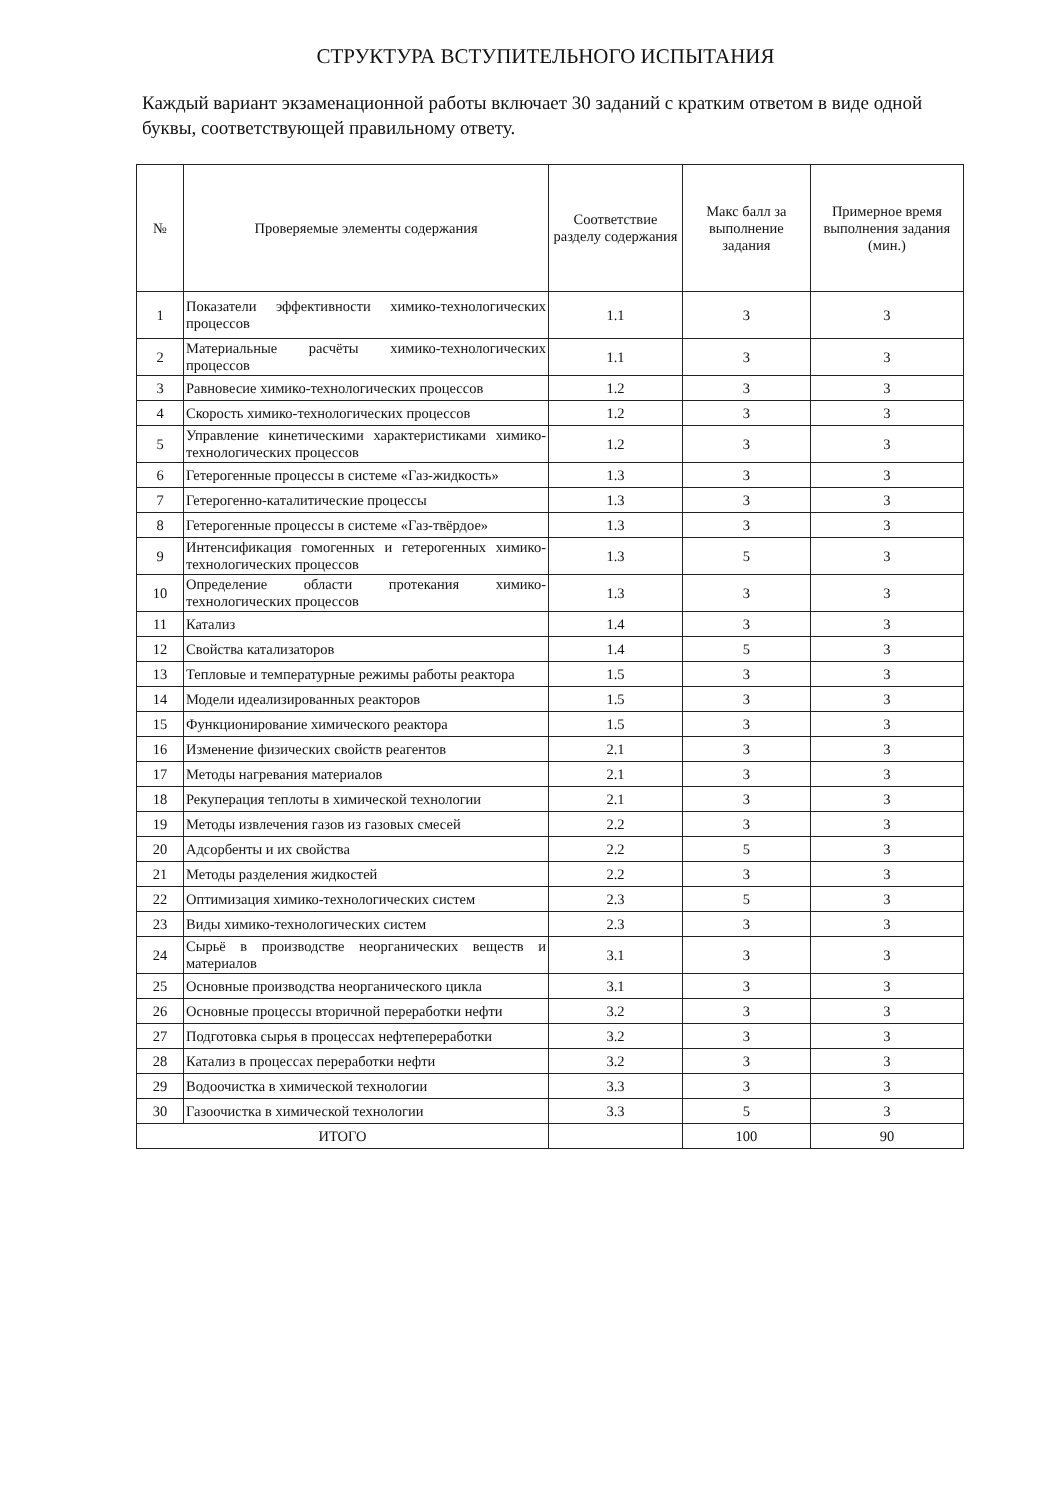СТРУКТУРА ВСТУПИТЕЛЬНОГО ИСПЫТАНИЯ
Каждый вариант экзаменационной работы включает 30 заданий с кратким ответом в виде одной буквы, соответствующей правильному ответу.
| № | Проверяемые элементы содержания | Соответствие разделу содержания | Макс балл за выполнение задания | Примерное время выполнения задания (мин.) |
| --- | --- | --- | --- | --- |
| 1 | Показатели эффективности химико-технологических процессов | 1.1 | 3 | 3 |
| 2 | Материальные расчёты химико-технологических процессов | 1.1 | 3 | 3 |
| 3 | Равновесие химико-технологических процессов | 1.2 | 3 | 3 |
| 4 | Скорость химико-технологических процессов | 1.2 | 3 | 3 |
| 5 | Управление кинетическими характеристиками химико-технологических процессов | 1.2 | 3 | 3 |
| 6 | Гетерогенные процессы в системе «Газ-жидкость» | 1.3 | 3 | 3 |
| 7 | Гетерогенно-каталитические процессы | 1.3 | 3 | 3 |
| 8 | Гетерогенные процессы в системе «Газ-твёрдое» | 1.3 | 3 | 3 |
| 9 | Интенсификация гомогенных и гетерогенных химико-технологических процессов | 1.3 | 5 | 3 |
| 10 | Определение области протекания химико-технологических процессов | 1.3 | 3 | 3 |
| 11 | Катализ | 1.4 | 3 | 3 |
| 12 | Свойства катализаторов | 1.4 | 5 | 3 |
| 13 | Тепловые и температурные режимы работы реактора | 1.5 | 3 | 3 |
| 14 | Модели идеализированных реакторов | 1.5 | 3 | 3 |
| 15 | Функционирование химического реактора | 1.5 | 3 | 3 |
| 16 | Изменение физических свойств реагентов | 2.1 | 3 | 3 |
| 17 | Методы нагревания материалов | 2.1 | 3 | 3 |
| 18 | Рекуперация теплоты в химической технологии | 2.1 | 3 | 3 |
| 19 | Методы извлечения газов из газовых смесей | 2.2 | 3 | 3 |
| 20 | Адсорбенты и их свойства | 2.2 | 5 | 3 |
| 21 | Методы разделения жидкостей | 2.2 | 3 | 3 |
| 22 | Оптимизация химико-технологических систем | 2.3 | 5 | 3 |
| 23 | Виды химико-технологических систем | 2.3 | 3 | 3 |
| 24 | Сырьё в производстве неорганических веществ и материалов | 3.1 | 3 | 3 |
| 25 | Основные производства неорганического цикла | 3.1 | 3 | 3 |
| 26 | Основные процессы вторичной переработки нефти | 3.2 | 3 | 3 |
| 27 | Подготовка сырья в процессах нефтепереработки | 3.2 | 3 | 3 |
| 28 | Катализ в процессах переработки нефти | 3.2 | 3 | 3 |
| 29 | Водоочистка в химической технологии | 3.3 | 3 | 3 |
| 30 | Газоочистка в химической технологии | 3.3 | 5 | 3 |
| ИТОГО | | | 100 | 90 |